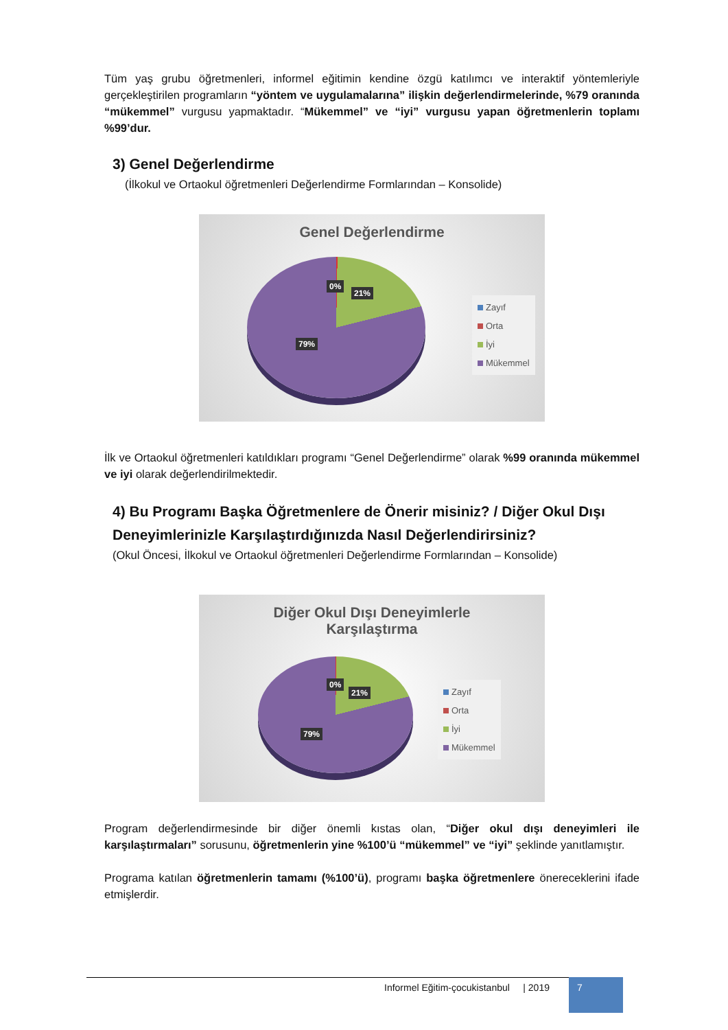Tüm yaş grubu öğretmenleri, informel eğitimin kendine özgü katılımcı ve interaktif yöntemleriyle gerçekleştirilen programların “yöntem ve uygulamalarına” ilişkin değerlendirmelerinde, %79 oranında “mükemmel” vurgusu yapmaktadır. “Mükemmel” ve “iyi” vurgusu yapan öğretmenlerin toplamı %99’dur.
3) Genel Değerlendirme
(İlkokul ve Ortaokul öğretmenleri Değerlendirme Formlarından – Konsolide)
Genel Değerlendirme
0%
21%
79%
Zayıf
Orta
İyi
Mükemmel
İlk ve Ortaokul öğretmenleri katıldıkları programı “Genel Değerlendirme” olarak %99 oranında mükemmel ve iyi olarak değerlendirilmektedir.
4) Bu Programı Başka Öğretmenlere de Önerir misiniz? / Diğer Okul Dışı Deneyimlerinizle Karşılaştırdığınızda Nasıl Değerlendirirsiniz?
(Okul Öncesi, İlkokul ve Ortaokul öğretmenleri Değerlendirme Formlarından – Konsolide)
Diğer Okul Dışı Deneyimlerle
Karşılaştırma
0%
21%
79%
Zayıf
Orta
İyi
Mükemmel
Program değerlendirmesinde bir diğer önemli kıstas olan, “Diğer okul dışı deneyimleri ile karşılaştırmaları” sorusunu, öğretmenlerin yine %100’ü “mükemmel” ve “iyi” şeklinde yanıtlamıştır.
Programa katılan öğretmenlerin tamamı (%100’ü), programı başka öğretmenlere önereceklerini ifade etmişlerdir.
Informel Eğitim-çocukistanbul | 2019
7